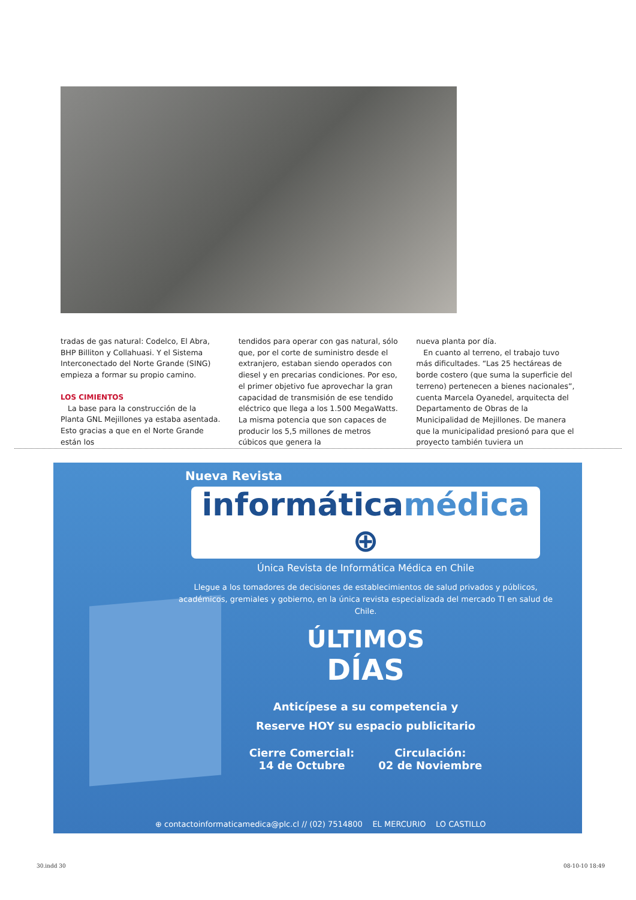tradas de gas natural: Codelco, El Abra, BHP Billiton y Collahuasi. Y el Sistema Interconectado del Norte Grande (SING) empieza a formar su propio camino.
LOS CIMIENTOS
La base para la construcción de la Planta GNL Mejillones ya estaba asentada. Esto gracias a que en el Norte Grande están los
tendidos para operar con gas natural, sólo que, por el corte de suministro desde el extranjero, estaban siendo operados con diesel y en precarias condiciones. Por eso, el primer objetivo fue aprovechar la gran capacidad de transmisión de ese tendido eléctrico que llega a los 1.500 MegaWatts. La misma potencia que son capaces de producir los 5,5 millones de metros cúbicos que genera la
nueva planta por día.
En cuanto al terreno, el trabajo tuvo más dificultades. “Las 25 hectáreas de borde costero (que suma la superficie del terreno) pertenecen a bienes nacionales”, cuenta Marcela Oyanedel, arquitecta del Departamento de Obras de la Municipalidad de Mejillones. De manera que la municipalidad presionó para que el proyecto también tuviera un
Nueva Revista
informáticamédica ⊕
Única Revista de Informática Médica en Chile
Llegue a los tomadores de decisiones de establecimientos de salud privados y públicos, académicos, gremiales y gobierno, en la única revista especializada del mercado TI en salud de Chile.
ÚLTIMOS
DÍAS
Anticípese a su competencia y
Reserve HOY su espacio publicitario
Cierre Comercial:
14 de Octubre
Circulación:
02 de Noviembre
⊕ contactoinformaticamedica@plc.cl // (02) 7514800 EL MERCURIO LO CASTILLO
30.indd 30 08-10-10 18:49